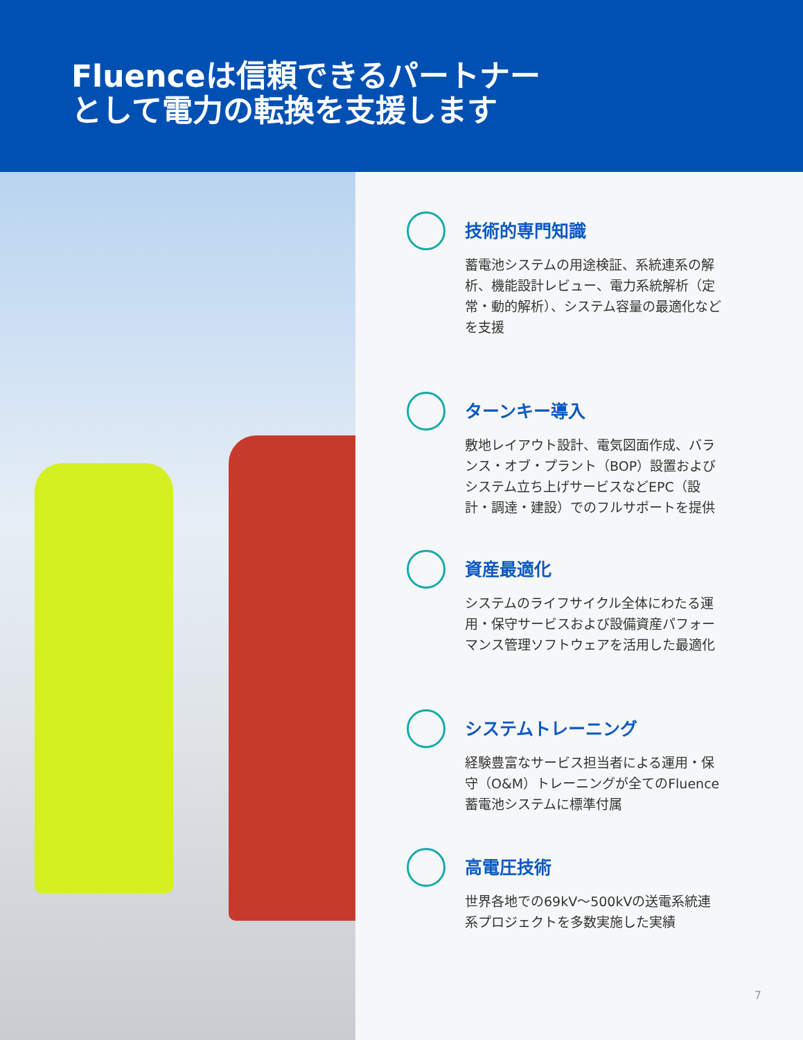Fluenceは信頼できるパートナー
として電力の転換を支援します
技術的専門知識
蓄電池システムの用途検証、系統連系の解析、機能設計レビュー、電力系統解析（定常・動的解析）、システム容量の最適化などを支援
ターンキー導入
敷地レイアウト設計、電気図面作成、バランス・オブ・プラント（BOP）設置およびシステム立ち上げサービスなどEPC（設計・調達・建設）でのフルサポートを提供
資産最適化
システムのライフサイクル全体にわたる運用・保守サービスおよび設備資産パフォーマンス管理ソフトウェアを活用した最適化
システムトレーニング
経験豊富なサービス担当者による運用・保守（O&M）トレーニングが全てのFluence蓄電池システムに標準付属
高電圧技術
世界各地での69kV～500kVの送電系統連系プロジェクトを多数実施した実績
7